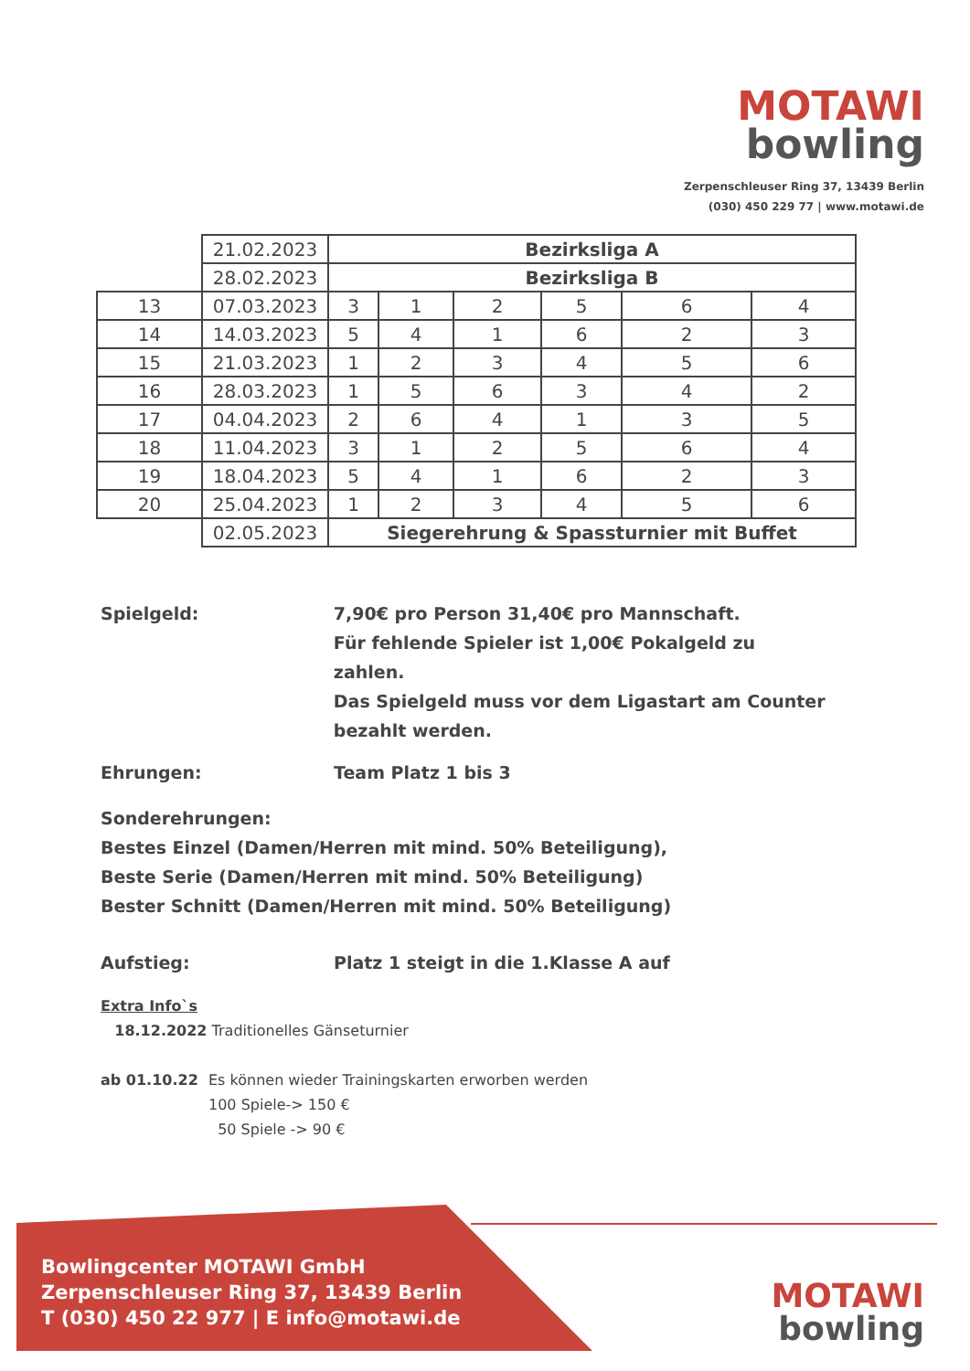MOTAWI
bowling
Zerpenschleuser Ring 37, 13439 Berlin
(030) 450 229 77 | www.motawi.de
| | 21.02.2023 | Bezirksliga A | | | | | |
| | 28.02.2023 | Bezirksliga B | | | | | |
| 13 | 07.03.2023 | 3 | 1 | 2 | 5 | 6 | 4 |
| 14 | 14.03.2023 | 5 | 4 | 1 | 6 | 2 | 3 |
| 15 | 21.03.2023 | 1 | 2 | 3 | 4 | 5 | 6 |
| 16 | 28.03.2023 | 1 | 5 | 6 | 3 | 4 | 2 |
| 17 | 04.04.2023 | 2 | 6 | 4 | 1 | 3 | 5 |
| 18 | 11.04.2023 | 3 | 1 | 2 | 5 | 6 | 4 |
| 19 | 18.04.2023 | 5 | 4 | 1 | 6 | 2 | 3 |
| 20 | 25.04.2023 | 1 | 2 | 3 | 4 | 5 | 6 |
| | 02.05.2023 | Siegerehrung & Spassturnier mit Buffet | | | | | |
Spielgeld: 7,90€ pro Person 31,40€ pro Mannschaft.
Für fehlende Spieler ist 1,00€ Pokalgeld zu zahlen.
Das Spielgeld muss vor dem Ligastart am Counter
bezahlt werden.
Ehrungen: Team Platz 1 bis 3
Sonderehrungen:
Bestes Einzel (Damen/Herren mit mind. 50% Beteiligung),
Beste Serie (Damen/Herren mit mind. 50% Beteiligung)
Bester Schnitt (Damen/Herren mit mind. 50% Beteiligung)
Aufstieg: Platz 1 steigt in die 1.Klasse A auf
Extra Info`s
18.12.2022 Traditionelles Gänseturnier
ab 01.10.22 Es können wieder Trainingskarten erworben werden
100 Spiele-> 150 €
50 Spiele -> 90 €
Bowlingcenter MOTAWI GmbH
Zerpenschleuser Ring 37, 13439 Berlin
T (030) 450 22 977 | E info@motawi.de
MOTAWI
bowling